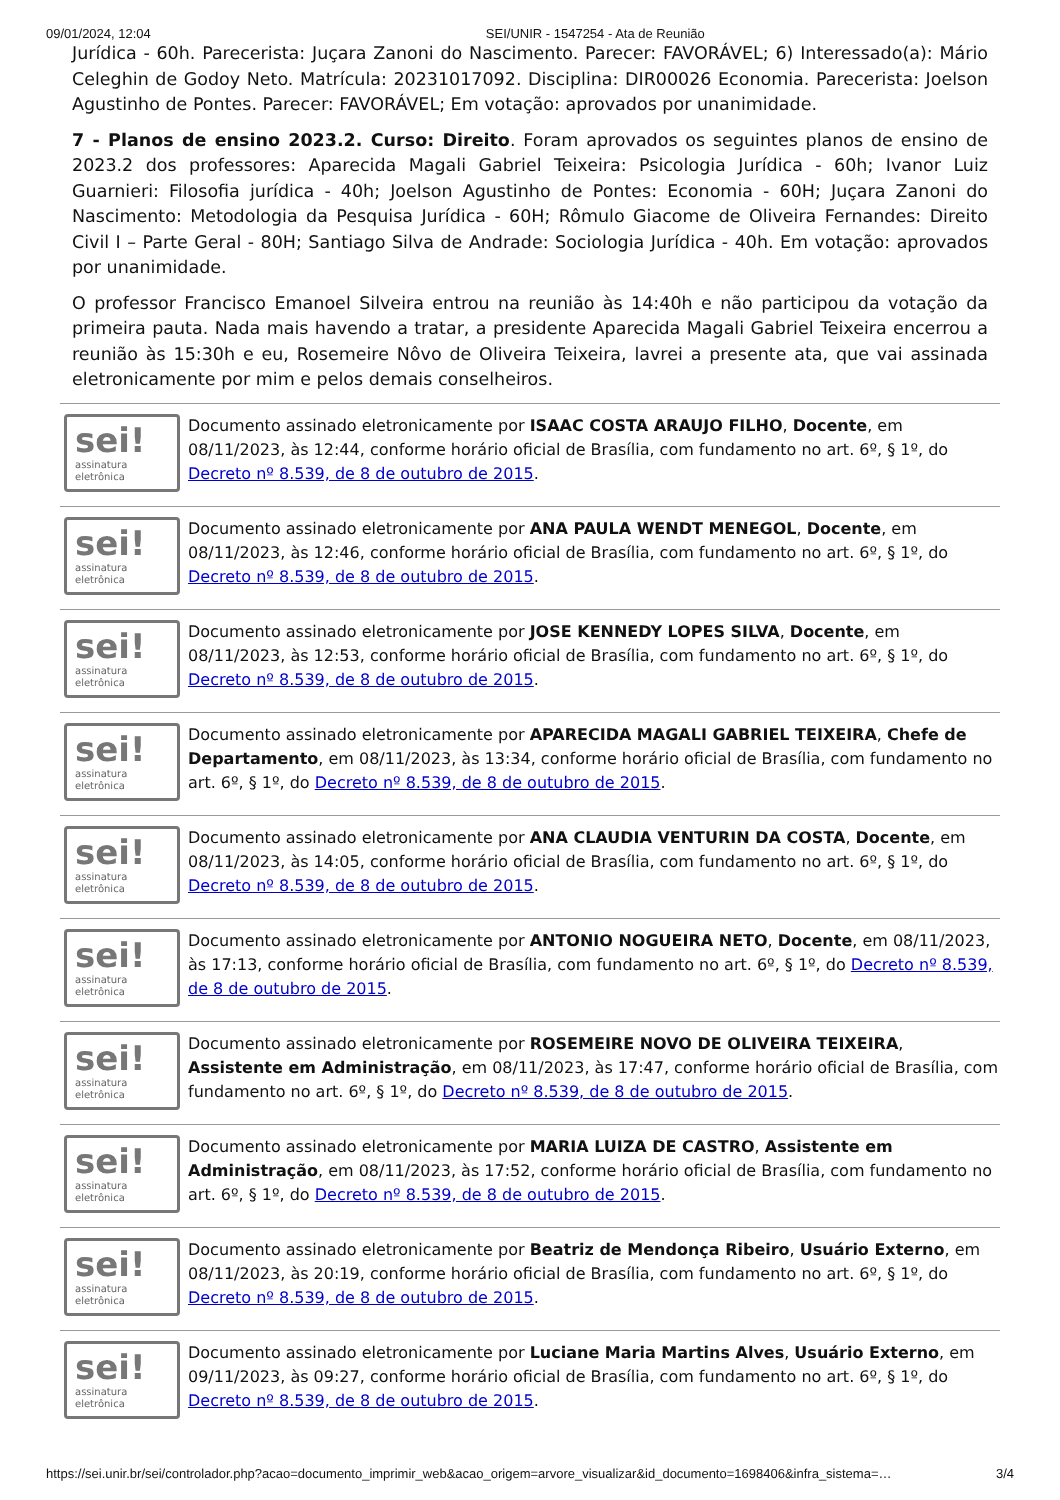09/01/2024, 12:04 SEI/UNIR - 1547254 - Ata de Reunião
Jurídica - 60h. Parecerista: Juçara Zanoni do Nascimento. Parecer: FAVORÁVEL; 6) Interessado(a): Mário Celeghin de Godoy Neto. Matrícula: 20231017092. Disciplina: DIR00026 Economia. Parecerista: Joelson Agustinho de Pontes. Parecer: FAVORÁVEL; Em votação: aprovados por unanimidade.
7 - Planos de ensino 2023.2. Curso: Direito. Foram aprovados os seguintes planos de ensino de 2023.2 dos professores: Aparecida Magali Gabriel Teixeira: Psicologia Jurídica - 60h; Ivanor Luiz Guarnieri: Filosofia jurídica - 40h; Joelson Agustinho de Pontes: Economia - 60H; Juçara Zanoni do Nascimento: Metodologia da Pesquisa Jurídica - 60H; Rômulo Giacome de Oliveira Fernandes: Direito Civil I – Parte Geral - 80H; Santiago Silva de Andrade: Sociologia Jurídica - 40h. Em votação: aprovados por unanimidade.
O professor Francisco Emanoel Silveira entrou na reunião às 14:40h e não participou da votação da primeira pauta. Nada mais havendo a tratar, a presidente Aparecida Magali Gabriel Teixeira encerrou a reunião às 15:30h e eu, Rosemeire Nôvo de Oliveira Teixeira, lavrei a presente ata, que vai assinada eletronicamente por mim e pelos demais conselheiros.
sei!
assinatura eletrônica
Documento assinado eletronicamente por ISAAC COSTA ARAUJO FILHO, Docente, em 08/11/2023, às 12:44, conforme horário oficial de Brasília, com fundamento no art. 6º, § 1º, do Decreto nº 8.539, de 8 de outubro de 2015.
sei!
assinatura eletrônica
Documento assinado eletronicamente por ANA PAULA WENDT MENEGOL, Docente, em 08/11/2023, às 12:46, conforme horário oficial de Brasília, com fundamento no art. 6º, § 1º, do Decreto nº 8.539, de 8 de outubro de 2015.
sei!
assinatura eletrônica
Documento assinado eletronicamente por JOSE KENNEDY LOPES SILVA, Docente, em 08/11/2023, às 12:53, conforme horário oficial de Brasília, com fundamento no art. 6º, § 1º, do Decreto nº 8.539, de 8 de outubro de 2015.
sei!
assinatura eletrônica
Documento assinado eletronicamente por APARECIDA MAGALI GABRIEL TEIXEIRA, Chefe de Departamento, em 08/11/2023, às 13:34, conforme horário oficial de Brasília, com fundamento no art. 6º, § 1º, do Decreto nº 8.539, de 8 de outubro de 2015.
sei!
assinatura eletrônica
Documento assinado eletronicamente por ANA CLAUDIA VENTURIN DA COSTA, Docente, em 08/11/2023, às 14:05, conforme horário oficial de Brasília, com fundamento no art. 6º, § 1º, do Decreto nº 8.539, de 8 de outubro de 2015.
sei!
assinatura eletrônica
Documento assinado eletronicamente por ANTONIO NOGUEIRA NETO, Docente, em 08/11/2023, às 17:13, conforme horário oficial de Brasília, com fundamento no art. 6º, § 1º, do Decreto nº 8.539, de 8 de outubro de 2015.
sei!
assinatura eletrônica
Documento assinado eletronicamente por ROSEMEIRE NOVO DE OLIVEIRA TEIXEIRA, Assistente em Administração, em 08/11/2023, às 17:47, conforme horário oficial de Brasília, com fundamento no art. 6º, § 1º, do Decreto nº 8.539, de 8 de outubro de 2015.
sei!
assinatura eletrônica
Documento assinado eletronicamente por MARIA LUIZA DE CASTRO, Assistente em Administração, em 08/11/2023, às 17:52, conforme horário oficial de Brasília, com fundamento no art. 6º, § 1º, do Decreto nº 8.539, de 8 de outubro de 2015.
sei!
assinatura eletrônica
Documento assinado eletronicamente por Beatriz de Mendonça Ribeiro, Usuário Externo, em 08/11/2023, às 20:19, conforme horário oficial de Brasília, com fundamento no art. 6º, § 1º, do Decreto nº 8.539, de 8 de outubro de 2015.
sei!
assinatura eletrônica
Documento assinado eletronicamente por Luciane Maria Martins Alves, Usuário Externo, em 09/11/2023, às 09:27, conforme horário oficial de Brasília, com fundamento no art. 6º, § 1º, do Decreto nº 8.539, de 8 de outubro de 2015.
https://sei.unir.br/sei/controlador.php?acao=documento_imprimir_web&acao_origem=arvore_visualizar&id_documento=1698406&infra_sistema=… 3/4